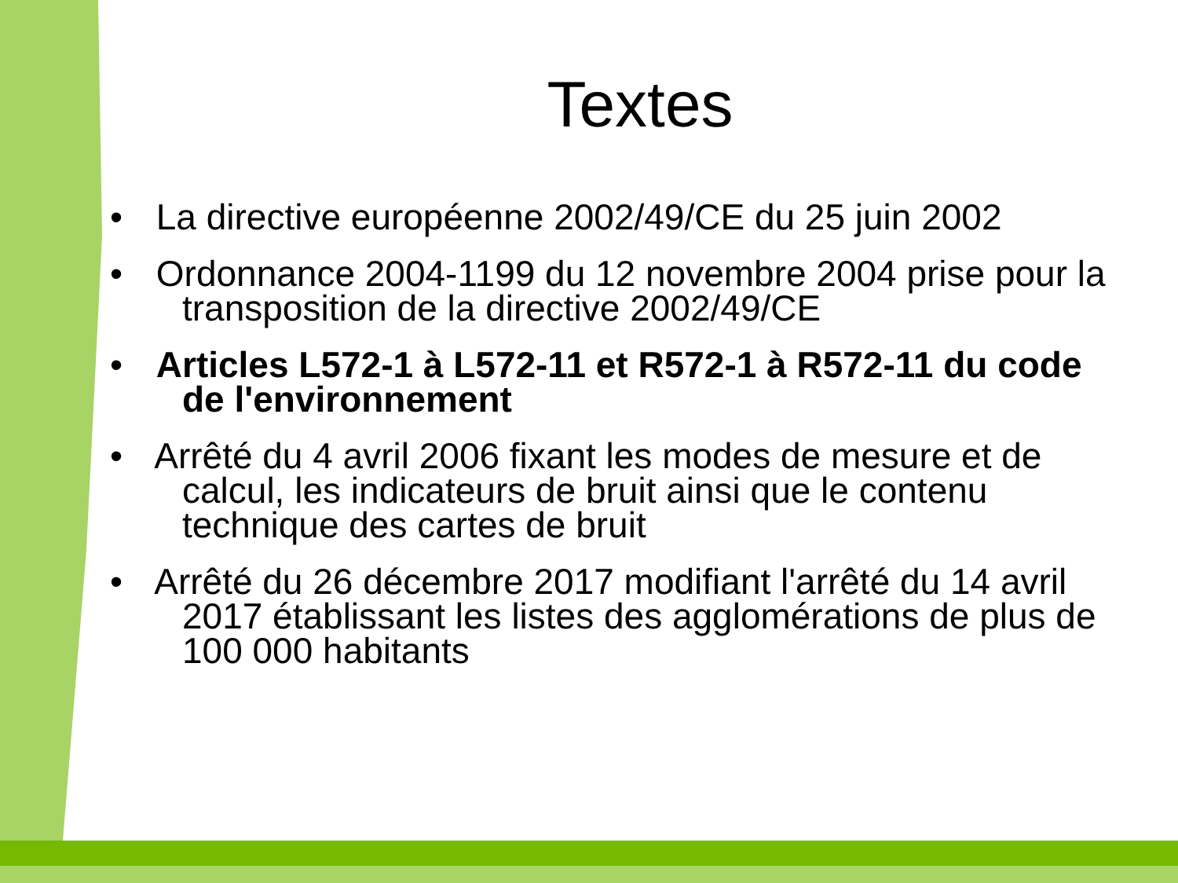Textes
• La directive européenne 2002/49/CE du 25 juin 2002
• Ordonnance 2004-1199 du 12 novembre 2004 prise pour la transposition de la directive 2002/49/CE
• Articles L572-1 à L572-11 et R572-1 à R572-11 du code de l'environnement
• Arrêté du 4 avril 2006 fixant les modes de mesure et de calcul, les indicateurs de bruit ainsi que le contenu technique des cartes de bruit
• Arrêté du 26 décembre 2017 modifiant l'arrêté du 14 avril 2017 établissant les listes des agglomérations de plus de 100 000 habitants